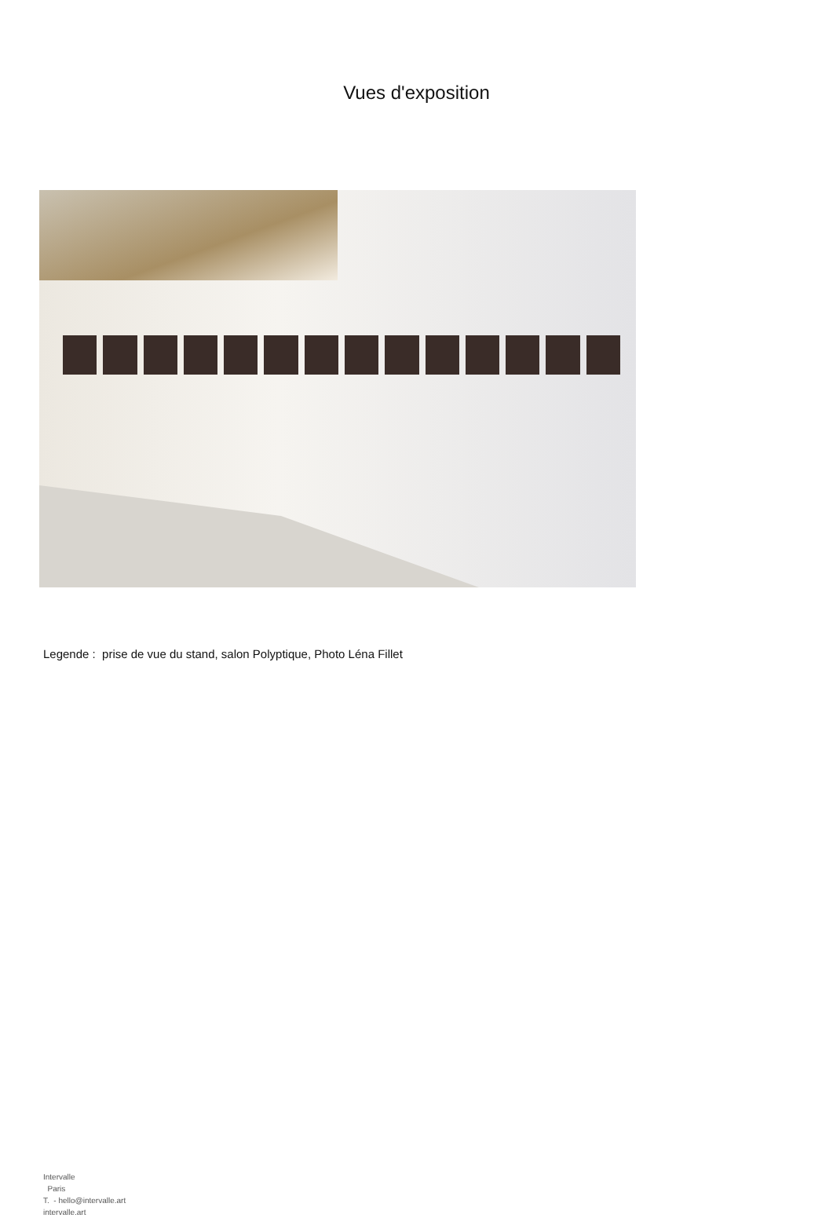Vues d'exposition
Legende : prise de vue du stand, salon Polyptique, Photo Léna Fillet
Intervalle
Paris
T. - hello@intervalle.art
intervalle.art